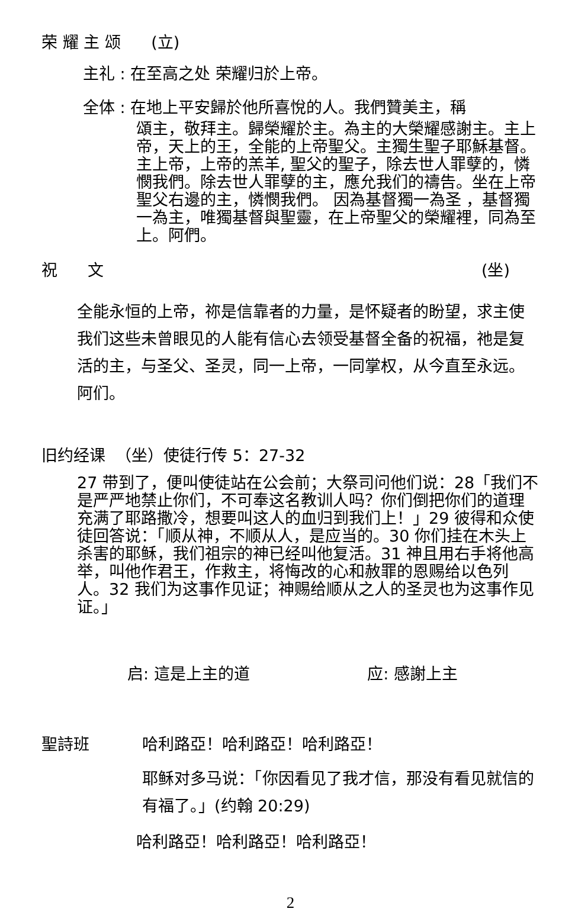荣 耀 主 颂 (立)
主礼 : 在至高之处 荣耀归於上帝。
全体 : 在地上平安歸於他所喜悅的人。我們贊美主，稱
頌主，敬拜主。歸榮耀於主。為主的大榮耀感謝主。主上帝，天上的王，全能的上帝聖父。主獨生聖子耶穌基督。 主上帝，上帝的羔羊, 聖父的聖子，除去世人罪孽的，憐憫我們。除去世人罪孽的主，應允我们的禱告。坐在上帝聖父右邊的主，憐憫我們。 因為基督獨一為圣 ，基督獨一為主，唯獨基督與聖靈，在上帝聖父的榮耀裡，同為至上。阿們。
祝 文 (坐)
全能永恒的上帝，祢是信靠者的力量，是怀疑者的盼望，求主使我们这些未曾眼见的人能有信心去领受基督全备的祝福，祂是复活的主，与圣父、圣灵，同一上帝，一同掌权，从今直至永远。阿们。
旧约经课 （坐）使徒行传 5：27-32
27 带到了，便叫使徒站在公会前；大祭司问他们说：28「我们不是严严地禁止你们，不可奉这名教训人吗？你们倒把你们的道理充满了耶路撒冷，想要叫这人的血归到我们上！」29 彼得和众使徒回答说：「顺从神，不顺从人，是应当的。30 你们挂在木头上杀害的耶稣，我们祖宗的神已经叫他复活。31 神且用右手将他高举，叫他作君王，作救主，将悔改的心和赦罪的恩赐给以色列人。32 我们为这事作见证；神赐给顺从之人的圣灵也为这事作见证。」
启: 這是上主的道 应: 感謝上主
聖詩班 哈利路亞！哈利路亞！哈利路亞！
耶稣对多马说：「你因看见了我才信，那没有看见就信的有福了。」(约翰 20:29)
哈利路亞！哈利路亞！哈利路亞！
2